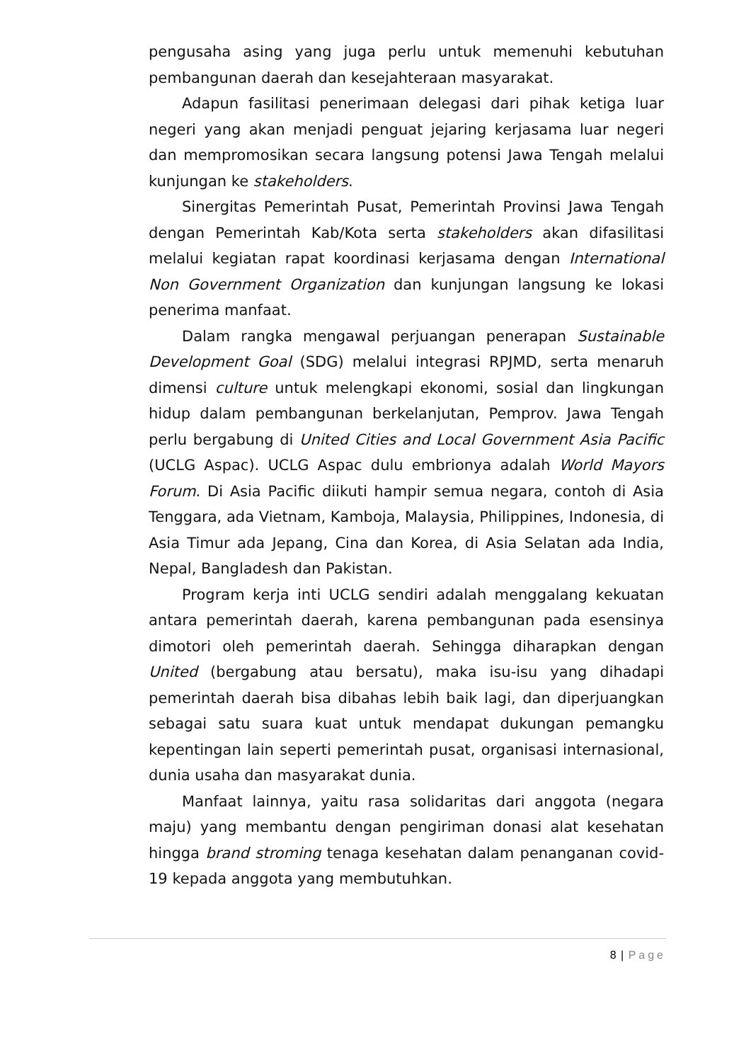pengusaha asing yang juga perlu untuk memenuhi kebutuhan pembangunan daerah dan kesejahteraan masyarakat.
Adapun fasilitasi penerimaan delegasi dari pihak ketiga luar negeri yang akan menjadi penguat jejaring kerjasama luar negeri dan mempromosikan secara langsung potensi Jawa Tengah melalui kunjungan ke stakeholders.
Sinergitas Pemerintah Pusat, Pemerintah Provinsi Jawa Tengah dengan Pemerintah Kab/Kota serta stakeholders akan difasilitasi melalui kegiatan rapat koordinasi kerjasama dengan International Non Government Organization dan kunjungan langsung ke lokasi penerima manfaat.
Dalam rangka mengawal perjuangan penerapan Sustainable Development Goal (SDG) melalui integrasi RPJMD, serta menaruh dimensi culture untuk melengkapi ekonomi, sosial dan lingkungan hidup dalam pembangunan berkelanjutan, Pemprov. Jawa Tengah perlu bergabung di United Cities and Local Government Asia Pacific (UCLG Aspac). UCLG Aspac dulu embrionya adalah World Mayors Forum. Di Asia Pacific diikuti hampir semua negara, contoh di Asia Tenggara, ada Vietnam, Kamboja, Malaysia, Philippines, Indonesia, di Asia Timur ada Jepang, Cina dan Korea, di Asia Selatan ada India, Nepal, Bangladesh dan Pakistan.
Program kerja inti UCLG sendiri adalah menggalang kekuatan antara pemerintah daerah, karena pembangunan pada esensinya dimotori oleh pemerintah daerah. Sehingga diharapkan dengan United (bergabung atau bersatu), maka isu-isu yang dihadapi pemerintah daerah bisa dibahas lebih baik lagi, dan diperjuangkan sebagai satu suara kuat untuk mendapat dukungan pemangku kepentingan lain seperti pemerintah pusat, organisasi internasional, dunia usaha dan masyarakat dunia.
Manfaat lainnya, yaitu rasa solidaritas dari anggota (negara maju) yang membantu dengan pengiriman donasi alat kesehatan hingga brand stroming tenaga kesehatan dalam penanganan covid-19 kepada anggota yang membutuhkan.
8 | Page